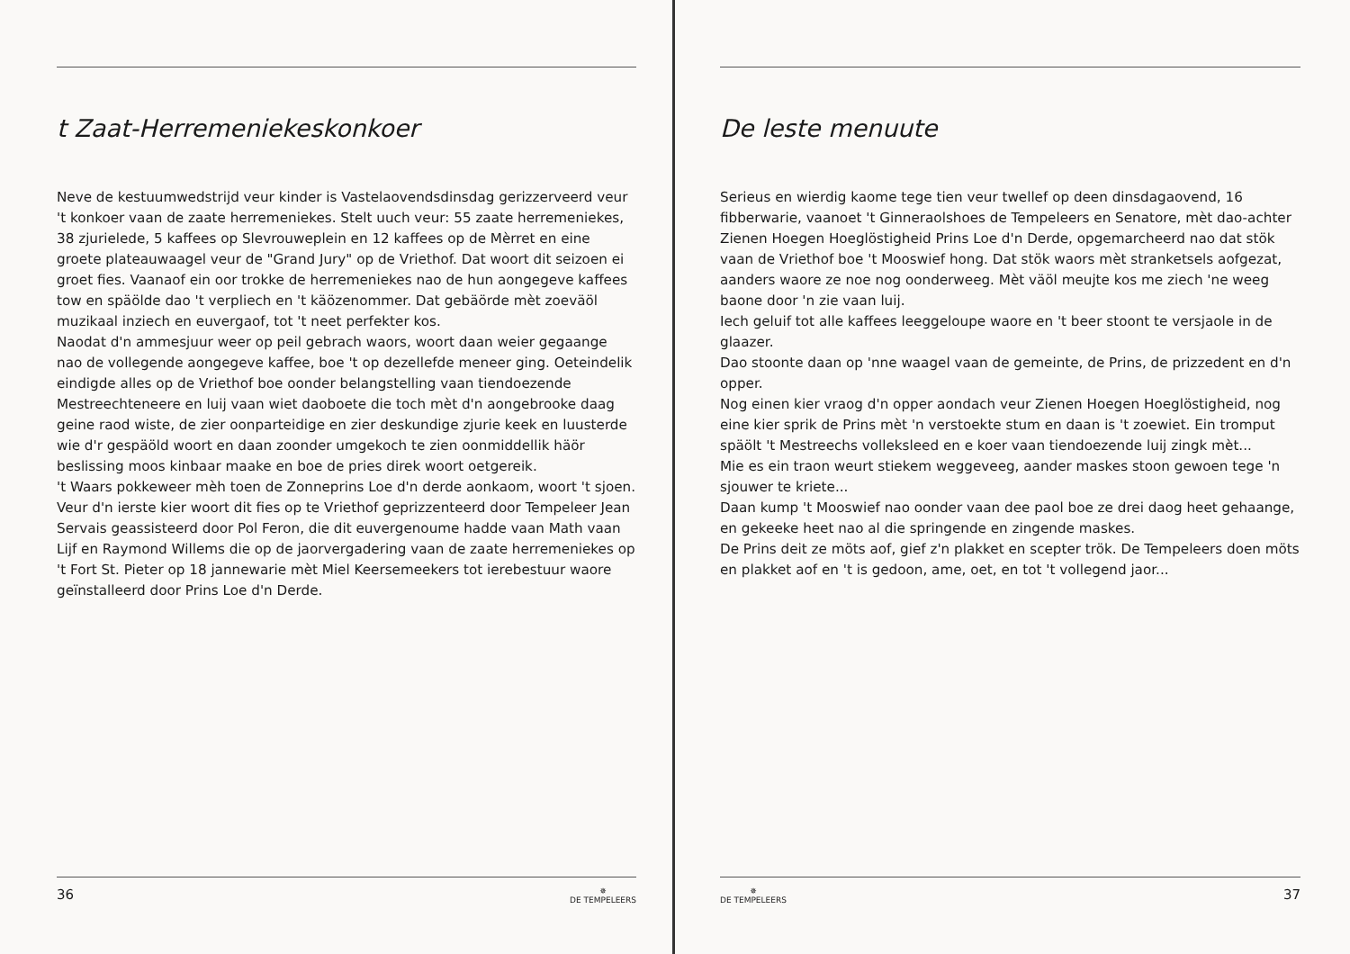t Zaat-Herremeniekeskonkoer
Neve de kestuumwedstrijd veur kinder is Vastelaovendsdinsdag gerizzerveerd veur 't konkoer vaan de zaate herremeniekes. Stelt uuch veur: 55 zaate herremeniekes, 38 zjurielede, 5 kaffees op Slevrouweplein en 12 kaffees op de Mèrret en eine groete plateauwaagel veur de "Grand Jury" op de Vriethof. Dat woort dit seizoen ei groet fies. Vaanaof ein oor trokke de herremeniekes nao de hun aongegeve kaffees tow en späölde dao 't verpliech en 't käözenommer. Dat gebäörde mèt zoeväöl muzikaal inziech en euvergaof, tot 't neet perfekter kos.
Naodat d'n ammesjuur weer op peil gebrach waors, woort daan weier gegaange nao de vollegende aongegeve kaffee, boe 't op dezellefde meneer ging. Oeteindelik eindigde alles op de Vriethof boe oonder belangstelling vaan tiendoezende Mestreechteneere en luij vaan wiet daoboete die toch mèt d'n aongebrooke daag geine raod wiste, de zier oonparteidige en zier deskundige zjurie keek en luusterde wie d'r gespäöld woort en daan zoonder umgekoch te zien oonmiddellik häör beslissing moos kinbaar maake en boe de pries direk woort oetgereik.
't Waars pokkeweer mèh toen de Zonneprins Loe d'n derde aonkaom, woort 't sjoen. Veur d'n ierste kier woort dit fies op te Vriethof geprizzenteerd door Tempeleer Jean Servais geassisteerd door Pol Feron, die dit euvergenoume hadde vaan Math vaan Lijf en Raymond Willems die op de jaorvergadering vaan de zaate herremeniekes op 't Fort St. Pieter op 18 jannewarie mèt Miel Keersemeekers tot ierebestuur waore geïnstalleerd door Prins Loe d'n Derde.
36 ✵
DE TEMPELEERS
De leste menuute
Serieus en wierdig kaome tege tien veur twellef op deen dinsdagaovend, 16 fibberwarie, vaanoet 't Ginneraolshoes de Tempeleers en Senatore, mèt dao-achter Zienen Hoegen Hoeglöstigheid Prins Loe d'n Derde, opgemarcheerd nao dat stök vaan de Vriethof boe 't Mooswief hong. Dat stök waors mèt stranketsels aofgezat, aanders waore ze noe nog oonderweeg. Mèt väöl meujte kos me ziech 'ne weeg baone door 'n zie vaan luij.
Iech geluif tot alle kaffees leeggeloupe waore en 't beer stoont te versjaole in de glaazer.
Dao stoonte daan op 'nne waagel vaan de gemeinte, de Prins, de prizzedent en d'n opper.
Nog einen kier vraog d'n opper aondach veur Zienen Hoegen Hoeglöstigheid, nog eine kier sprik de Prins mèt 'n verstoekte stum en daan is 't zoewiet. Ein tromput späölt 't Mestreechs volleksleed en e koer vaan tiendoezende luij zingk mèt...
Mie es ein traon weurt stiekem weggeveeg, aander maskes stoon gewoen tege 'n sjouwer te kriete...
Daan kump 't Mooswief nao oonder vaan dee paol boe ze drei daog heet gehaange, en gekeeke heet nao al die springende en zingende maskes.
De Prins deit ze möts aof, gief z'n plakket en scepter trök. De Tempeleers doen möts en plakket aof en 't is gedoon, ame, oet, en tot 't vollegend jaor...
✵
DE TEMPELEERS 37